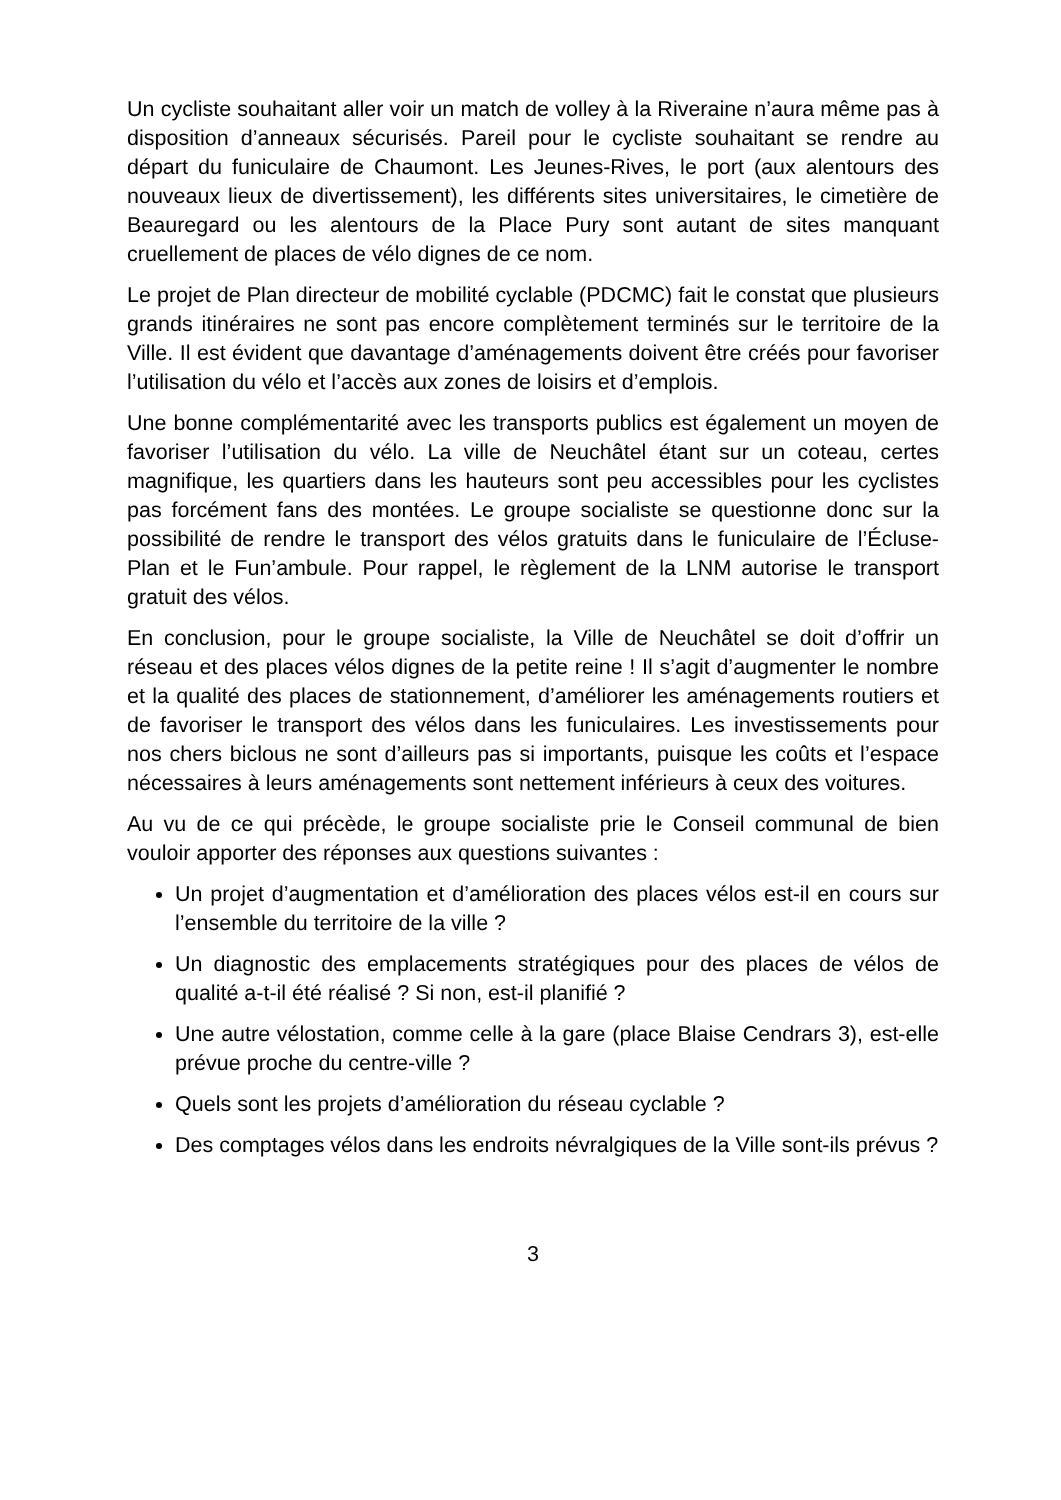Un cycliste souhaitant aller voir un match de volley à la Riveraine n’aura même pas à disposition d’anneaux sécurisés. Pareil pour le cycliste souhaitant se rendre au départ du funiculaire de Chaumont. Les Jeunes-Rives, le port (aux alentours des nouveaux lieux de divertissement), les différents sites universitaires, le cimetière de Beauregard ou les alentours de la Place Pury sont autant de sites manquant cruellement de places de vélo dignes de ce nom.
Le projet de Plan directeur de mobilité cyclable (PDCMC) fait le constat que plusieurs grands itinéraires ne sont pas encore complètement terminés sur le territoire de la Ville. Il est évident que davantage d’aménagements doivent être créés pour favoriser l’utilisation du vélo et l’accès aux zones de loisirs et d’emplois.
Une bonne complémentarité avec les transports publics est également un moyen de favoriser l’utilisation du vélo. La ville de Neuchâtel étant sur un coteau, certes magnifique, les quartiers dans les hauteurs sont peu accessibles pour les cyclistes pas forcément fans des montées. Le groupe socialiste se questionne donc sur la possibilité de rendre le transport des vélos gratuits dans le funiculaire de l’Écluse-Plan et le Fun’ambule. Pour rappel, le règlement de la LNM autorise le transport gratuit des vélos.
En conclusion, pour le groupe socialiste, la Ville de Neuchâtel se doit d’offrir un réseau et des places vélos dignes de la petite reine ! Il s’agit d’augmenter le nombre et la qualité des places de stationnement, d’améliorer les aménagements routiers et de favoriser le transport des vélos dans les funiculaires. Les investissements pour nos chers biclous ne sont d’ailleurs pas si importants, puisque les coûts et l’espace nécessaires à leurs aménagements sont nettement inférieurs à ceux des voitures.
Au vu de ce qui précède, le groupe socialiste prie le Conseil communal de bien vouloir apporter des réponses aux questions suivantes :
Un projet d’augmentation et d’amélioration des places vélos est-il en cours sur l’ensemble du territoire de la ville ?
Un diagnostic des emplacements stratégiques pour des places de vélos de qualité a-t-il été réalisé ? Si non, est-il planifié ?
Une autre vélostation, comme celle à la gare (place Blaise Cendrars 3), est-elle prévue proche du centre-ville ?
Quels sont les projets d’amélioration du réseau cyclable ?
Des comptages vélos dans les endroits névralgiques de la Ville sont-ils prévus ?
3